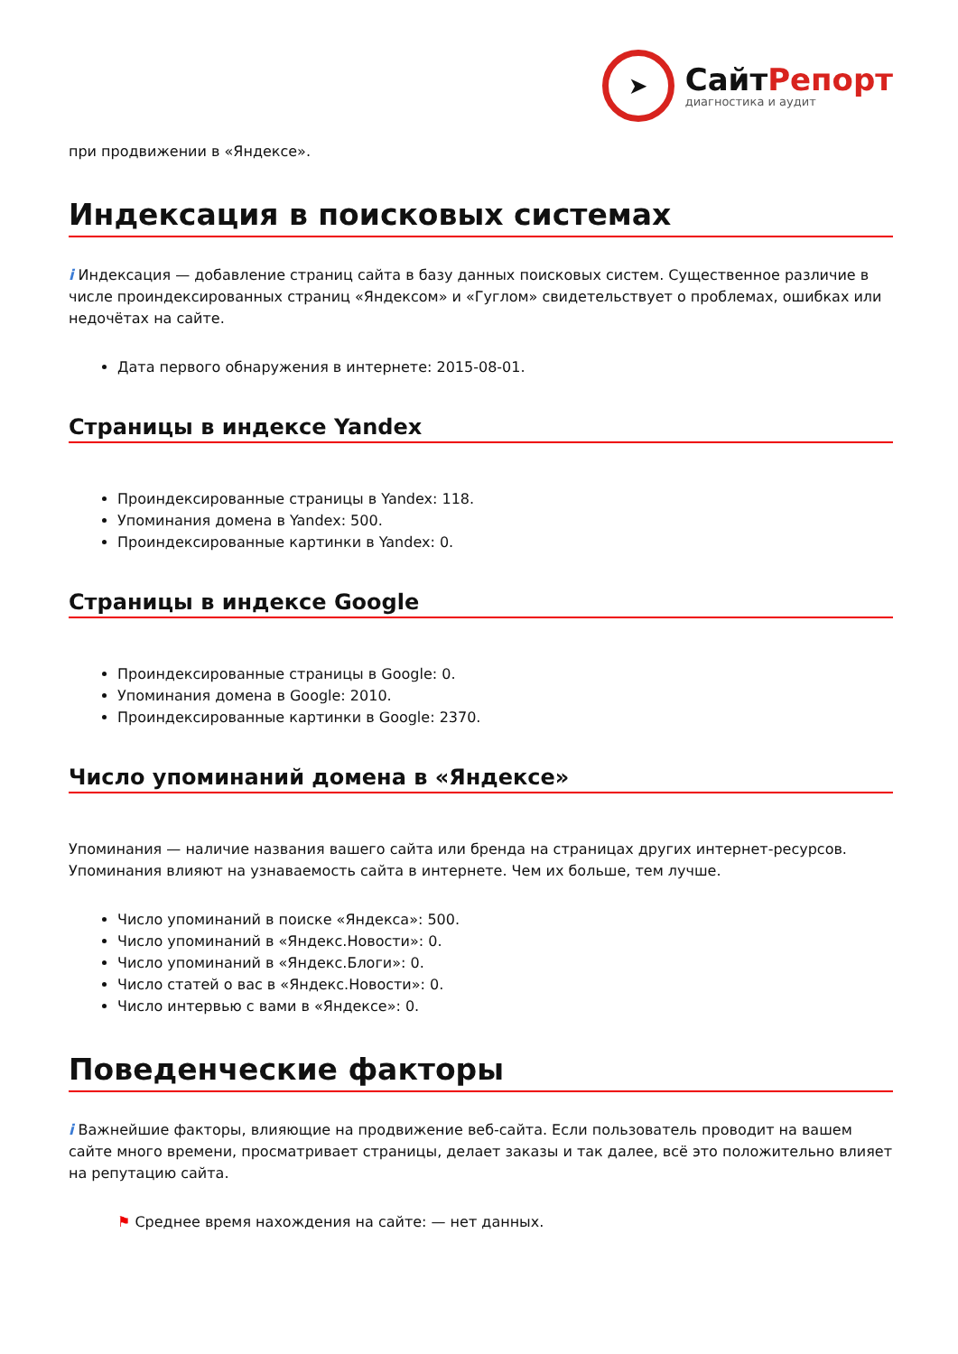➤
СайтРепорт
диагностика и аудит
при продвижении в «Яндексе».
Индексация в поисковых системах
i Индексация — добавление страниц сайта в базу данных поисковых систем. Существенное различие в числе проиндексированных страниц «Яндексом» и «Гуглом» свидетельствует о проблемах, ошибках или недочётах на сайте.
Дата первого обнаружения в интернете: 2015-08-01.
Страницы в индексе Yandex
Проиндексированные страницы в Yandex: 118.
Упоминания домена в Yandex: 500.
Проиндексированные картинки в Yandex: 0.
Страницы в индексе Google
Проиндексированные страницы в Google: 0.
Упоминания домена в Google: 2010.
Проиндексированные картинки в Google: 2370.
Число упоминаний домена в «Яндексе»
Упоминания — наличие названия вашего сайта или бренда на страницах других интернет-ресурсов. Упоминания влияют на узнаваемость сайта в интернете. Чем их больше, тем лучше.
Число упоминаний в поиске «Яндекса»: 500.
Число упоминаний в «Яндекс.Новости»: 0.
Число упоминаний в «Яндекс.Блоги»: 0.
Число статей о вас в «Яндекс.Новости»: 0.
Число интервью с вами в «Яндексе»: 0.
Поведенческие факторы
i Важнейшие факторы, влияющие на продвижение веб-сайта. Если пользователь проводит на вашем сайте много времени, просматривает страницы, делает заказы и так далее, всё это положительно влияет на репутацию сайта.
⚑ Среднее время нахождения на сайте: — нет данных.